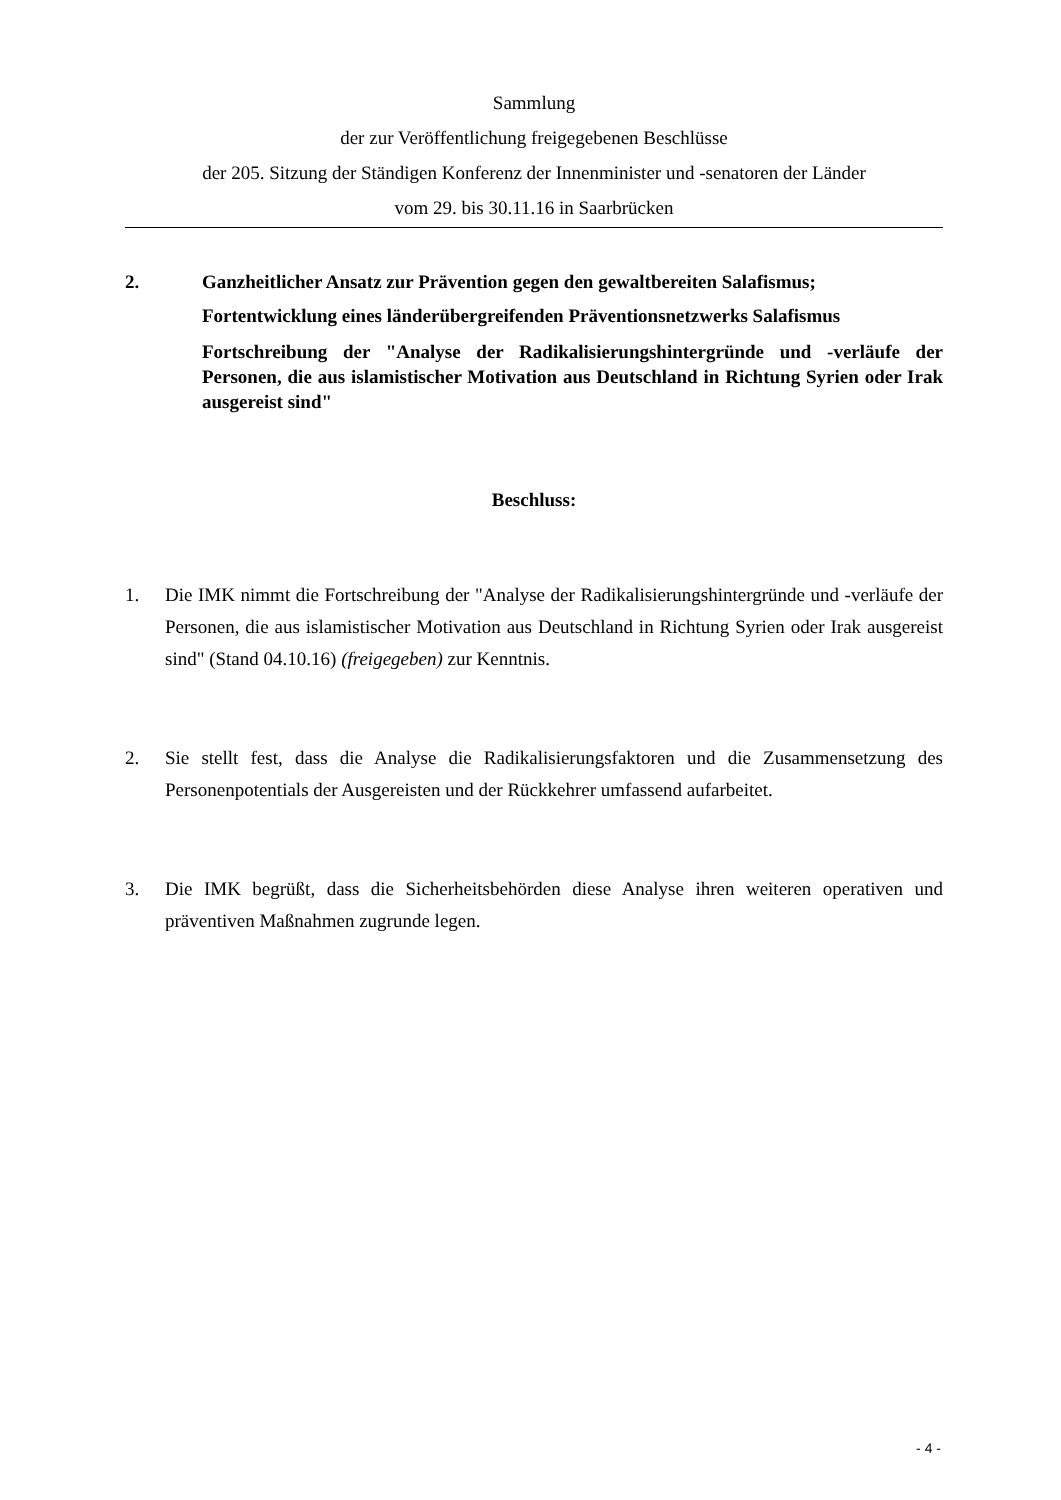Sammlung
der zur Veröffentlichung freigegebenen Beschlüsse
der 205. Sitzung der Ständigen Konferenz der Innenminister und -senatoren der Länder
vom 29. bis 30.11.16 in Saarbrücken
2. Ganzheitlicher Ansatz zur Prävention gegen den gewaltbereiten Salafismus;
Fortentwicklung eines länderübergreifenden Präventionsnetzwerks Salafismus
Fortschreibung der "Analyse der Radikalisierungshintergründe und -verläufe der Personen, die aus islamistischer Motivation aus Deutschland in Richtung Syrien oder Irak ausgereist sind"
Beschluss:
1. Die IMK nimmt die Fortschreibung der "Analyse der Radikalisierungshintergründe und -verläufe der Personen, die aus islamistischer Motivation aus Deutschland in Richtung Syrien oder Irak ausgereist sind" (Stand 04.10.16) (freigegeben) zur Kenntnis.
2. Sie stellt fest, dass die Analyse die Radikalisierungsfaktoren und die Zusammensetzung des Personenpotentials der Ausgereisten und der Rückkehrer umfassend aufarbeitet.
3. Die IMK begrüßt, dass die Sicherheitsbehörden diese Analyse ihren weiteren operativen und präventiven Maßnahmen zugrunde legen.
- 4 -